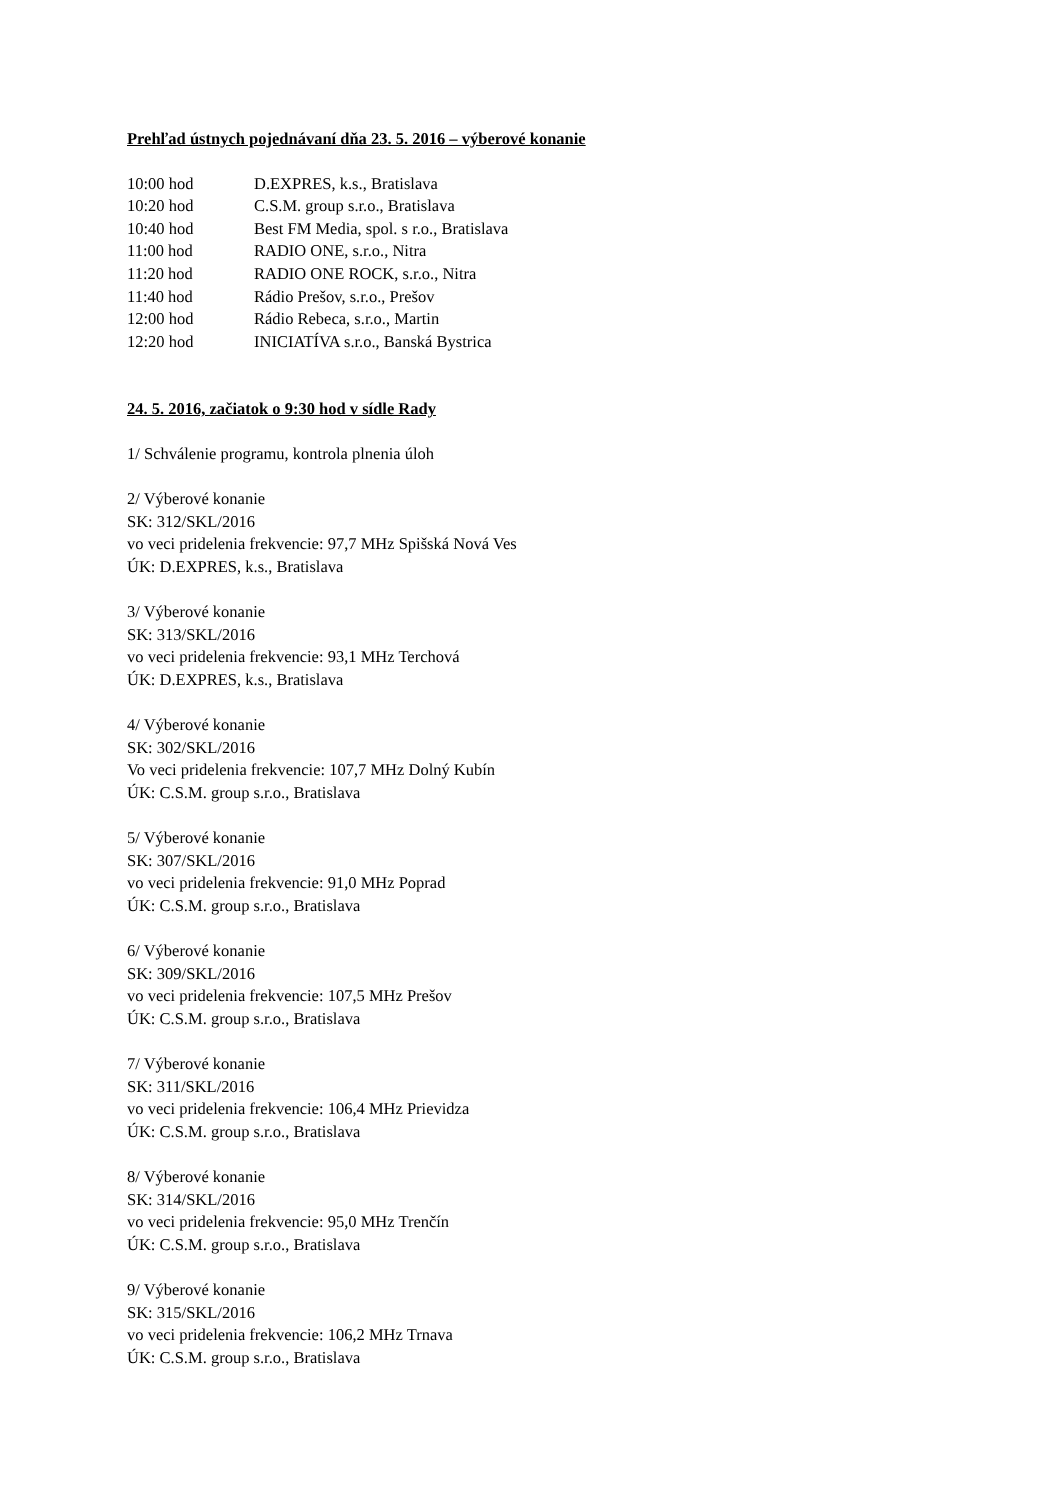Prehľad ústnych pojednávaní dňa 23. 5. 2016 – výberové konanie
10:00 hod D.EXPRES, k.s., Bratislava
10:20 hod C.S.M. group s.r.o., Bratislava
10:40 hod Best FM Media, spol. s r.o., Bratislava
11:00 hod RADIO ONE, s.r.o., Nitra
11:20 hod RADIO ONE ROCK, s.r.o., Nitra
11:40 hod Rádio Prešov, s.r.o., Prešov
12:00 hod Rádio Rebeca, s.r.o., Martin
12:20 hod INICIATÍVA s.r.o., Banská Bystrica
24. 5. 2016, začiatok o 9:30 hod v sídle Rady
1/ Schválenie programu, kontrola plnenia úloh
2/ Výberové konanie
SK: 312/SKL/2016
vo veci pridelenia frekvencie: 97,7 MHz Spišská Nová Ves
ÚK: D.EXPRES, k.s., Bratislava
3/ Výberové konanie
SK: 313/SKL/2016
vo veci pridelenia frekvencie: 93,1 MHz Terchová
ÚK: D.EXPRES, k.s., Bratislava
4/ Výberové konanie
SK: 302/SKL/2016
Vo veci pridelenia frekvencie: 107,7 MHz Dolný Kubín
ÚK: C.S.M. group s.r.o., Bratislava
5/ Výberové konanie
SK: 307/SKL/2016
vo veci pridelenia frekvencie: 91,0 MHz Poprad
ÚK: C.S.M. group s.r.o., Bratislava
6/ Výberové konanie
SK: 309/SKL/2016
vo veci pridelenia frekvencie: 107,5 MHz Prešov
ÚK: C.S.M. group s.r.o., Bratislava
7/ Výberové konanie
SK: 311/SKL/2016
vo veci pridelenia frekvencie: 106,4 MHz Prievidza
ÚK: C.S.M. group s.r.o., Bratislava
8/ Výberové konanie
SK: 314/SKL/2016
vo veci pridelenia frekvencie: 95,0 MHz Trenčín
ÚK: C.S.M. group s.r.o., Bratislava
9/ Výberové konanie
SK: 315/SKL/2016
vo veci pridelenia frekvencie: 106,2 MHz Trnava
ÚK: C.S.M. group s.r.o., Bratislava